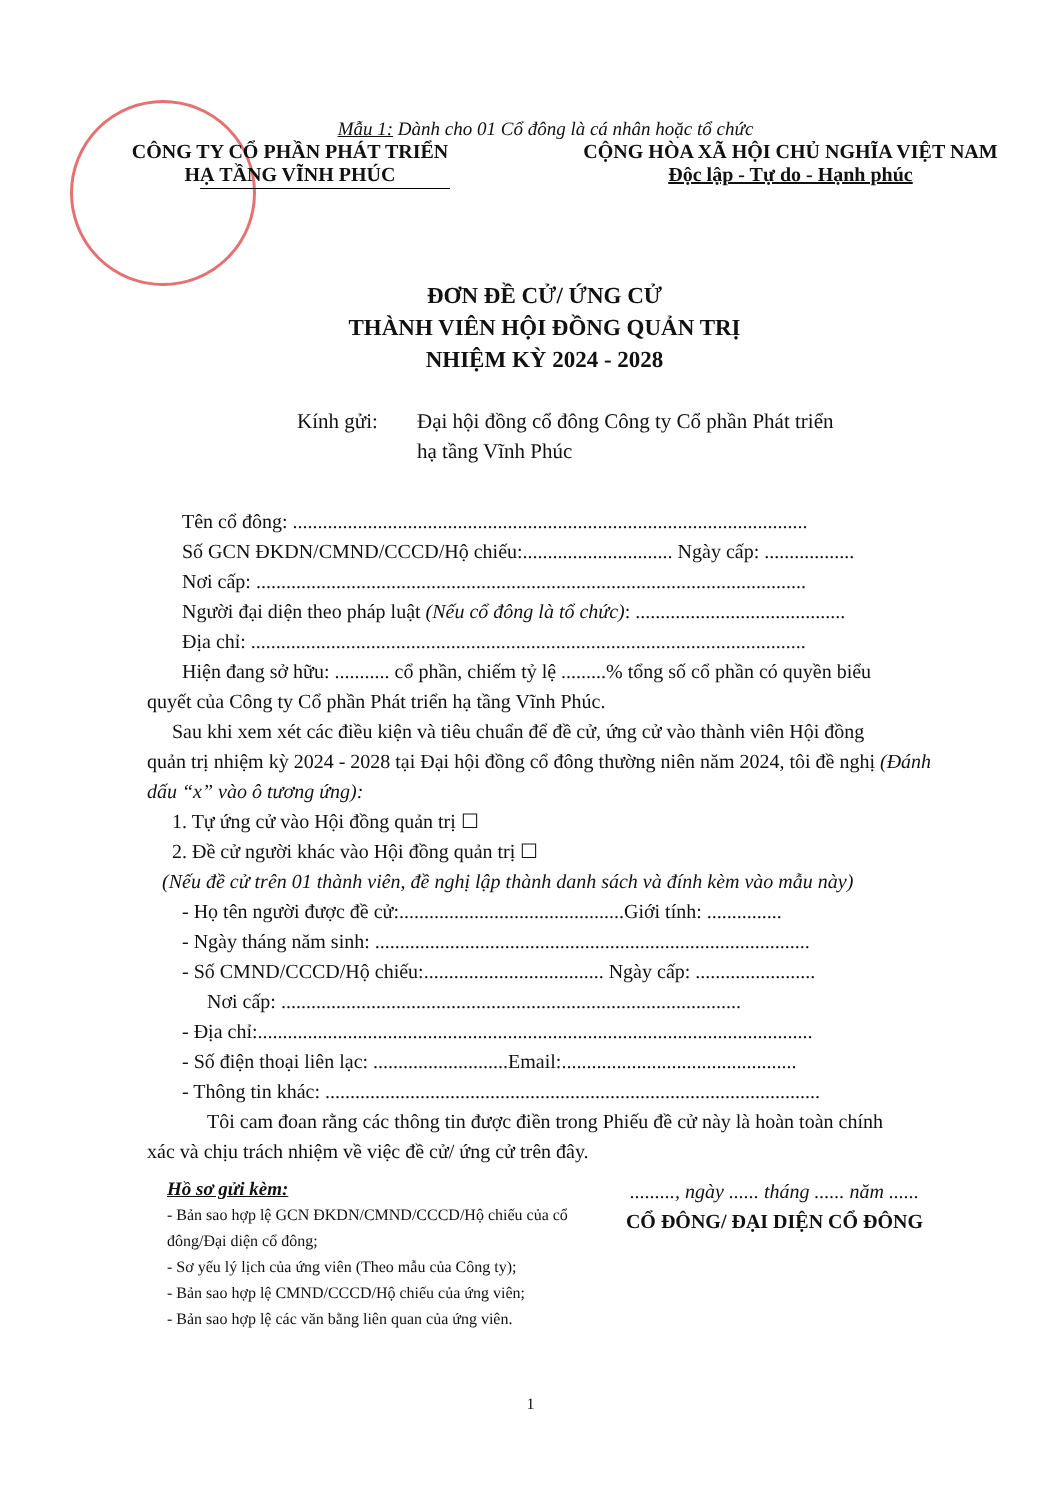Mẫu 1: Dành cho 01 Cổ đông là cá nhân hoặc tổ chức
CÔNG TY CỔ PHẦN PHÁT TRIỂN
HẠ TẦNG VĨNH PHÚC
CỘNG HÒA XÃ HỘI CHỦ NGHĨA VIỆT NAM
Độc lập - Tự do - Hạnh phúc
ĐƠN ĐỀ CỬ/ ỨNG CỬ
THÀNH VIÊN HỘI ĐỒNG QUẢN TRỊ
NHIỆM KỲ 2024 - 2028
Kính gửi: Đại hội đồng cổ đông Công ty Cổ phần Phát triển
hạ tầng Vĩnh Phúc
Tên cổ đông: .......................................................................................................
Số GCN ĐKDN/CMND/CCCD/Hộ chiếu:.............................. Ngày cấp: ..................
Nơi cấp: ..............................................................................................................
Người đại diện theo pháp luật (Nếu cổ đông là tổ chức): ..........................................
Địa chỉ: ...............................................................................................................
Hiện đang sở hữu: ........... cổ phần, chiếm tỷ lệ .........% tổng số cổ phần có quyền biểu
quyết của Công ty Cổ phần Phát triển hạ tầng Vĩnh Phúc.
Sau khi xem xét các điều kiện và tiêu chuẩn để đề cử, ứng cử vào thành viên Hội đồng
quản trị nhiệm kỳ 2024 - 2028 tại Đại hội đồng cổ đông thường niên năm 2024, tôi đề nghị (Đánh dấu “x” vào ô tương ứng):
1. Tự ứng cử vào Hội đồng quản trị ☐
2. Đề cử người khác vào Hội đồng quản trị ☐
(Nếu đề cử trên 01 thành viên, đề nghị lập thành danh sách và đính kèm vào mẫu này)
- Họ tên người được đề cử:.............................................Giới tính: ...............
- Ngày tháng năm sinh: .......................................................................................
- Số CMND/CCCD/Hộ chiếu:.................................... Ngày cấp: ........................
Nơi cấp: ............................................................................................
- Địa chỉ:...............................................................................................................
- Số điện thoại liên lạc: ...........................Email:...............................................
- Thông tin khác: ...................................................................................................
Tôi cam đoan rằng các thông tin được điền trong Phiếu đề cử này là hoàn toàn chính
xác và chịu trách nhiệm về việc đề cử/ ứng cử trên đây.
Hồ sơ gửi kèm:
- Bản sao hợp lệ GCN ĐKDN/CMND/CCCD/Hộ chiếu của cổ đông/Đại diện cổ đông;
- Sơ yếu lý lịch của ứng viên (Theo mẫu của Công ty);
- Bản sao hợp lệ CMND/CCCD/Hộ chiếu của ứng viên;
- Bản sao hợp lệ các văn bằng liên quan của ứng viên.
........., ngày ...... tháng ...... năm ......
CỔ ĐÔNG/ ĐẠI DIỆN CỔ ĐÔNG
1